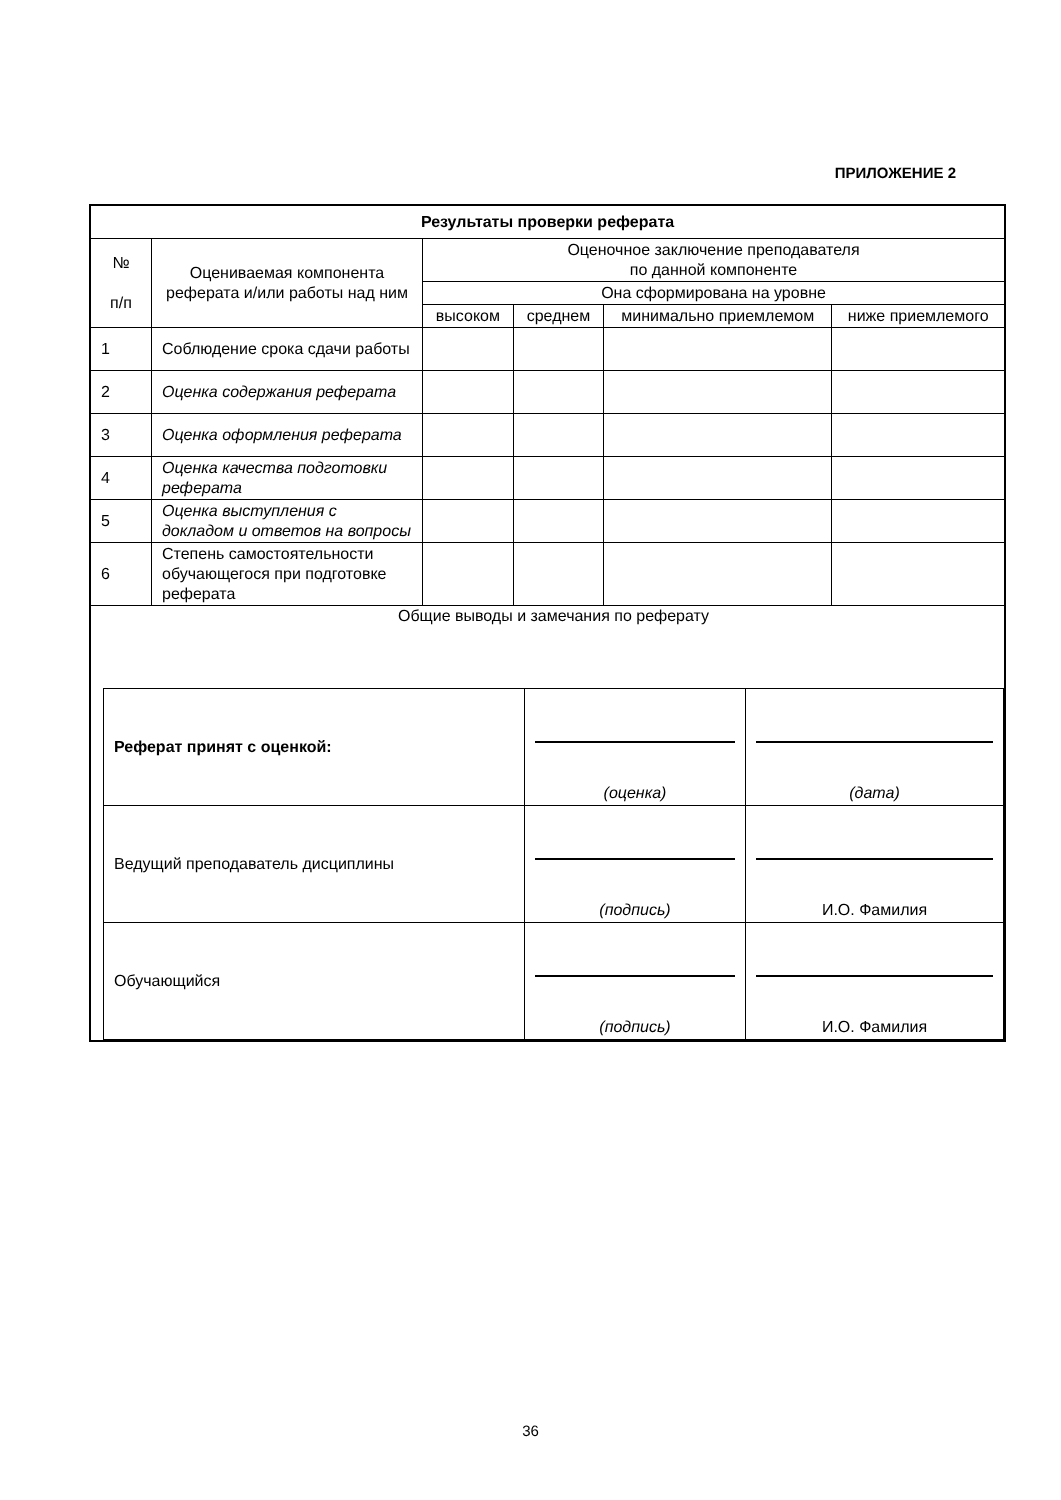ПРИЛОЖЕНИЕ 2
| Результаты проверки реферата | | | | | |
| --- | --- | --- | --- | --- | --- |
| № п/п | Оцениваемая компонента реферата и/или работы над ним | Оценочное заключение преподавателя по данной компоненте | | | |
| | | Она сформирована на уровне | | | |
| | | высоком | среднем | минимально приемлемом | ниже приемлемого |
| 1 | Соблюдение срока сдачи работы | | | | |
| 2 | Оценка содержания реферата | | | | |
| 3 | Оценка оформления реферата | | | | |
| 4 | Оценка качества подготовки реферата | | | | |
| 5 | Оценка выступления с докладом и ответов на вопросы | | | | |
| 6 | Степень самостоятельности обучающегося при подготовке реферата | | | | |
| Общие выводы и замечания по реферату / Реферат принят с оценкой: / (оценка) / (дата) / / Ведущий преподаватель дисциплины / (подпись) / И.О. Фамилия / / Обучающийся / (подпись) / И.О. Фамилия / | | | | | |
36